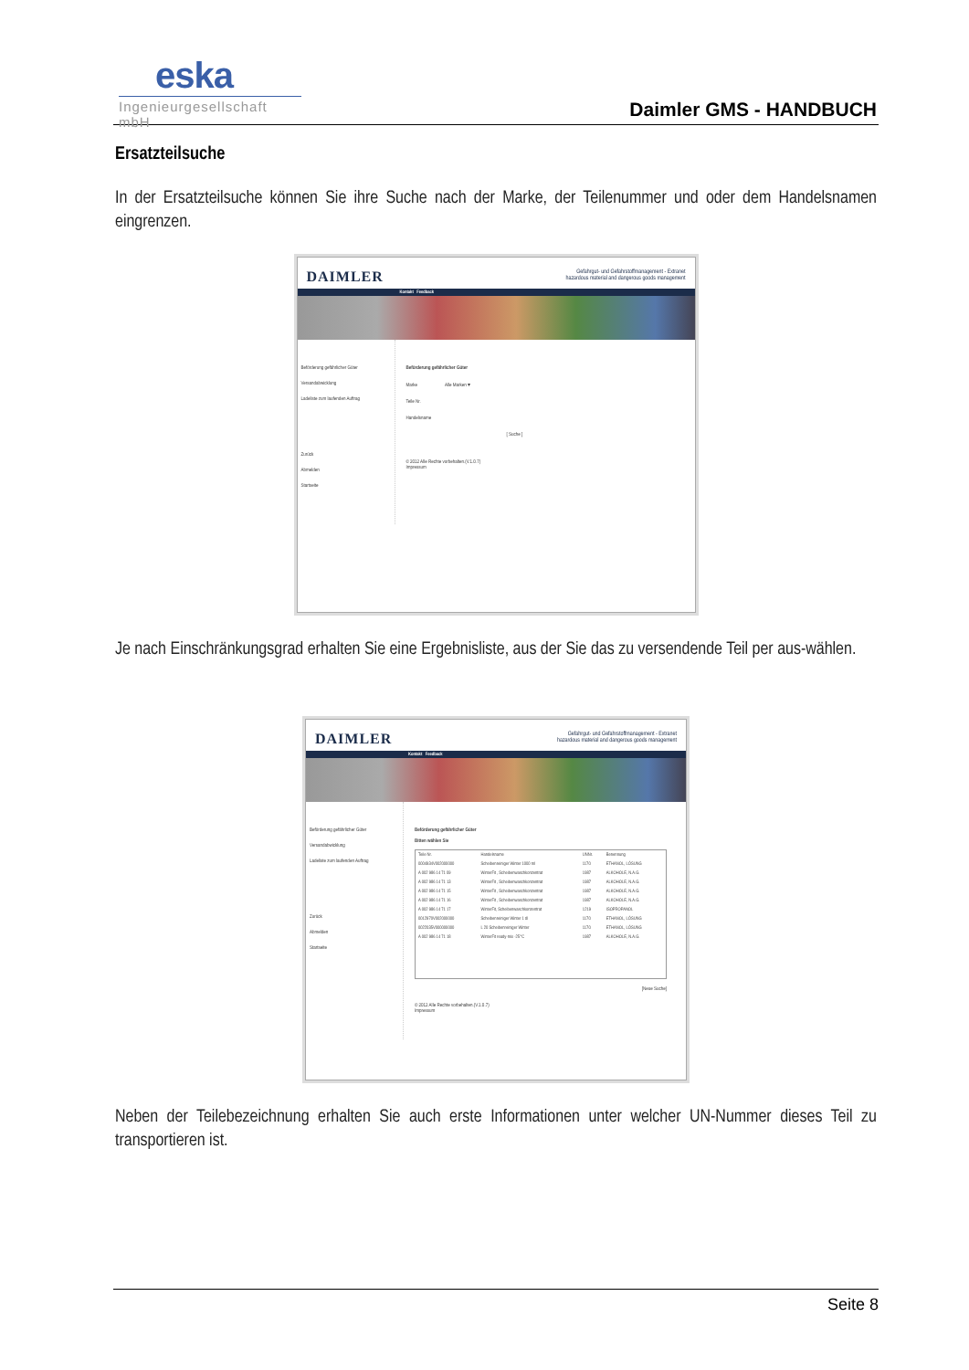eska
Ingenieurgesellschaft mbH
Daimler GMS - HANDBUCH
Ersatzteilsuche
In der Ersatzteilsuche können Sie ihre Suche nach der Marke, der Teilenummer und oder dem Handelsnamen eingrenzen.
DAIMLER
Gefahrgut- und Gefahrstoffmanagement - Extranet
hazardous material and dangerous goods management
Kontakt Feedback
Beförderung gefährlicher Güter
Versandabwicklung
Ladeliste zum laufenden Auftrag
Zurück
Abmelden
Startseite
Beförderung gefährlicher Güter
Marke Alle Marken ▾
Teile Nr.
Handelsname
[ Suche ]
© 2012 Alle Rechte vorbehalten.(V.1.0.7)
Impressum
Je nach Einschränkungsgrad erhalten Sie eine Ergebnisliste, aus der Sie das zu versendende Teil per aus-wählen.
DAIMLER
Gefahrgut- und Gefahrstoffmanagement - Extranet
hazardous material and dangerous goods management
Kontakt Feedback
Beförderung gefährlicher Güter
Versandabwicklung
Ladeliste zum laufenden Auftrag
Zurück
Abmelden
Startseite
Beförderung gefährlicher Güter
Bitten wählen Sie
| Teile Nr. | Handelsname | UNNr. | Benennung |
| --- | --- | --- | --- |
| 0004934V002000000 | Scheibenreiniger Winter 1000 ml | 1170 | ETHANOL, LÖSUNG |
| A 002 986 14 71 09 | WinterFit , Scheibenwaschkonzentrat | 1987 | ALKOHOLE, N.A.G. |
| A 002 986 14 71 13 | WinterFit , Scheibenwaschkonzentrat | 1987 | ALKOHOLE, N.A.G. |
| A 002 986 14 71 15 | WinterFit , Scheibenwaschkonzentrat | 1987 | ALKOHOLE, N.A.G. |
| A 002 986 14 71 16 | WinterFit , Scheibenwaschkonzentrat | 1987 | ALKOHOLE, N.A.G. |
| A 002 986 14 71 17 | WinterFit, Scheibenwaschkonzentrat | 1219 | ISOPROPANOL |
| 0012970V002000000 | Scheibenreiniger Winter 1 dl | 1170 | ETHANOL, LÖSUNG |
| 0022035V000000000 | L 20 Scheibenreiniger Winter | 1170 | ETHANOL, LÖSUNG |
| A 002 986 14 71 18 | WinterFit ready-mix -25°C | 1987 | ALKOHOLE, N.A.G. |
[Neue Suche]
© 2012 Alle Rechte vorbehalten.(V.1.0.7)
Impressum
Neben der Teilebezeichnung erhalten Sie auch erste Informationen unter welcher UN-Nummer dieses Teil zu transportieren ist.
Seite 8